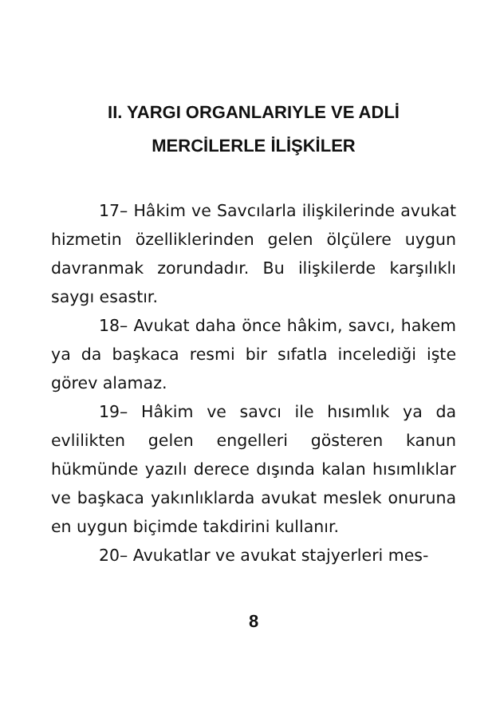II. YARGI ORGANLARIYLE VE ADLİ
MERCİLERLE İLİŞKİLER
17– Hâkim ve Savcılarla ilişkilerinde avukat hizmetin özelliklerinden gelen ölçülere uygun davranmak zorundadır. Bu ilişkilerde karşılıklı saygı esastır.
18– Avukat daha önce hâkim, savcı, hakem ya da başkaca resmi bir sıfatla incelediği işte görev alamaz.
19– Hâkim ve savcı ile hısımlık ya da evlilikten gelen engelleri gösteren kanun hükmünde yazılı derece dışında kalan hısımlıklar ve başkaca yakınlıklarda avukat meslek onuruna en uygun biçimde takdirini kullanır.
20– Avukatlar ve avukat stajyerleri mes-
8